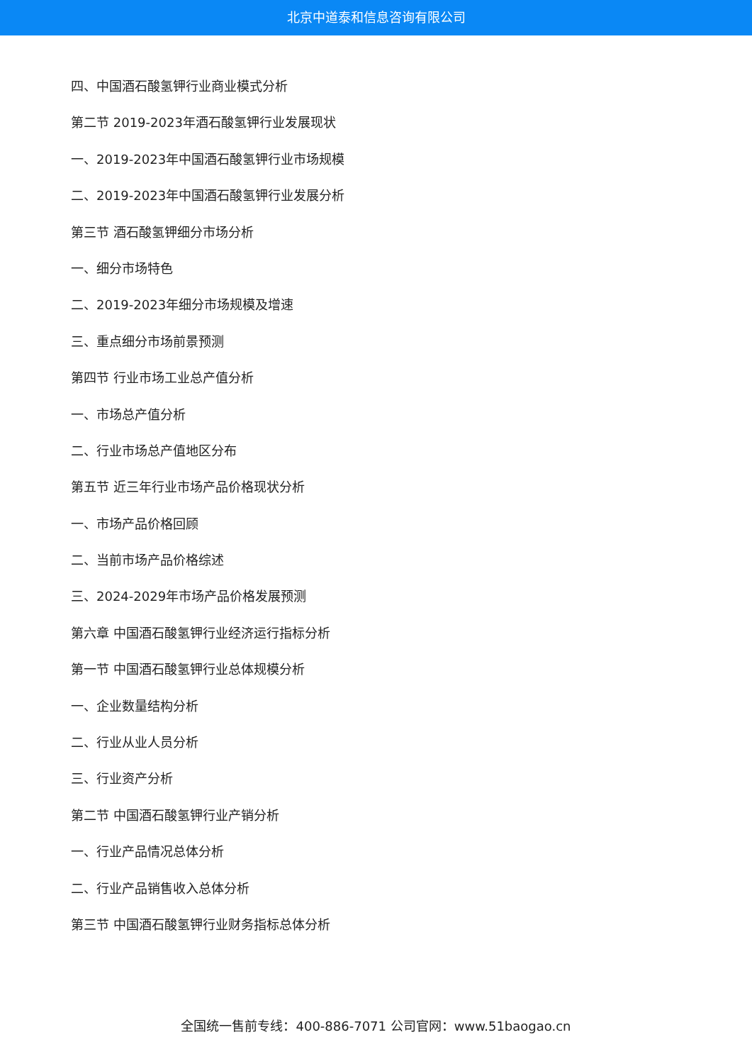北京中道泰和信息咨询有限公司
四、中国酒石酸氢钾行业商业模式分析
第二节 2019-2023年酒石酸氢钾行业发展现状
一、2019-2023年中国酒石酸氢钾行业市场规模
二、2019-2023年中国酒石酸氢钾行业发展分析
第三节 酒石酸氢钾细分市场分析
一、细分市场特色
二、2019-2023年细分市场规模及增速
三、重点细分市场前景预测
第四节 行业市场工业总产值分析
一、市场总产值分析
二、行业市场总产值地区分布
第五节 近三年行业市场产品价格现状分析
一、市场产品价格回顾
二、当前市场产品价格综述
三、2024-2029年市场产品价格发展预测
第六章 中国酒石酸氢钾行业经济运行指标分析
第一节 中国酒石酸氢钾行业总体规模分析
一、企业数量结构分析
二、行业从业人员分析
三、行业资产分析
第二节 中国酒石酸氢钾行业产销分析
一、行业产品情况总体分析
二、行业产品销售收入总体分析
第三节 中国酒石酸氢钾行业财务指标总体分析
全国统一售前专线：400-886-7071 公司官网：www.51baogao.cn